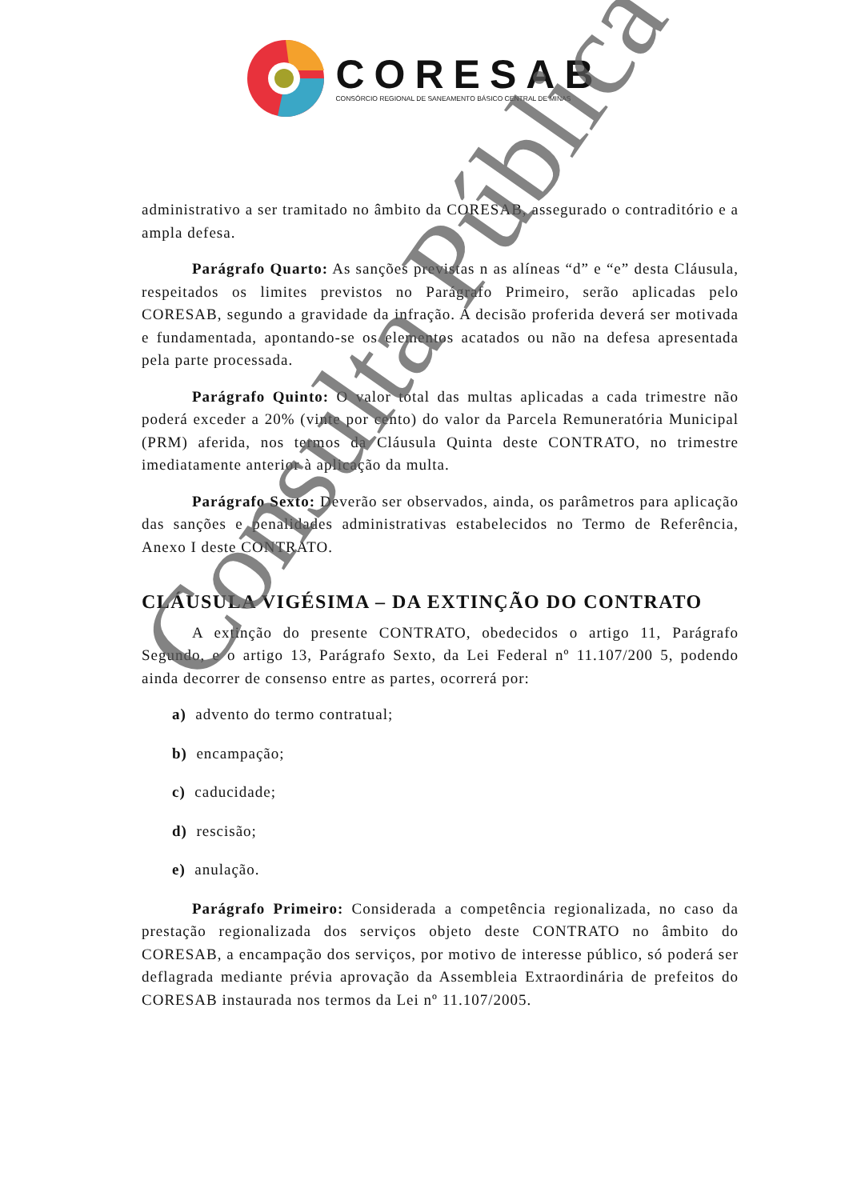CORESAB
CONSÓRCIO REGIONAL DE SANEAMENTO BÁSICO CENTRAL DE MINAS
administrativo a ser tramitado no âmbito da CORESAB, assegurado o contraditório e a ampla defesa.
Parágrafo Quarto: As sanções previstas n as alíneas “d” e “e” desta Cláusula, respeitados os limites previstos no Parágrafo Primeiro, serão aplicadas pelo CORESAB, segundo a gravidade da infração. A decisão proferida deverá ser motivada e fundamentada, apontando-se os elementos acatados ou não na defesa apresentada pela parte processada.
Parágrafo Quinto: O valor total das multas aplicadas a cada trimestre não poderá exceder a 20% (vinte por cento) do valor da Parcela Remuneratória Municipal (PRM) aferida, nos termos da Cláusula Quinta deste CONTRATO, no trimestre imediatamente anterior à aplicação da multa.
Parágrafo Sexto: Deverão ser observados, ainda, os parâmetros para aplicação das sanções e penalidades administrativas estabelecidos no Termo de Referência, Anexo I deste CONTRATO.
CLÁUSULA VIGÉSIMA – DA EXTINÇÃO DO CONTRATO
A extinção do presente CONTRATO, obedecidos o artigo 11, Parágrafo Segundo, e o artigo 13, Parágrafo Sexto, da Lei Federal nº 11.107/200 5, podendo ainda decorrer de consenso entre as partes, ocorrerá por:
a) advento do termo contratual;
b) encampação;
c) caducidade;
d) rescisão;
e) anulação.
Parágrafo Primeiro: Considerada a competência regionalizada, no caso da prestação regionalizada dos serviços objeto deste CONTRATO no âmbito do CORESAB, a encampação dos serviços, por motivo de interesse público, só poderá ser deflagrada mediante prévia aprovação da Assembleia Extraordinária de prefeitos do CORESAB instaurada nos termos da Lei nº 11.107/2005.
Consulta Pública